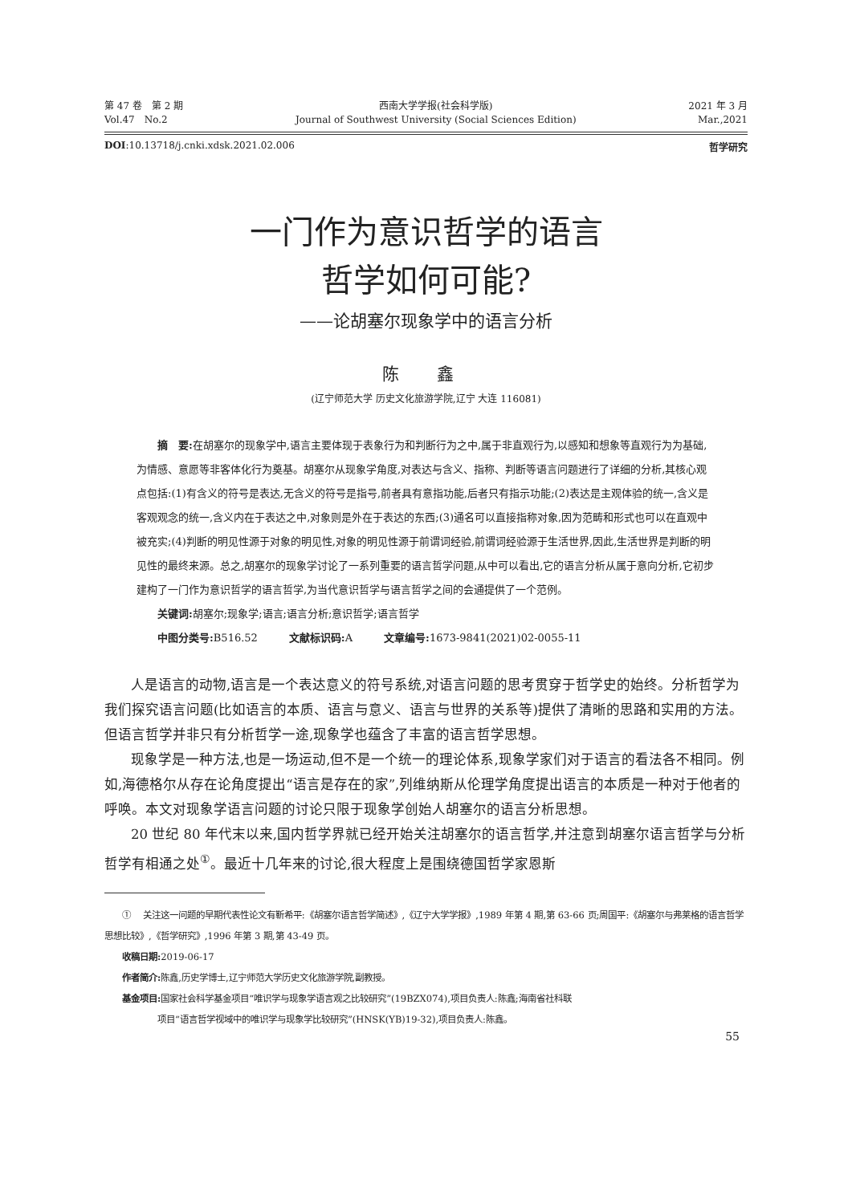第 47 卷　第 2 期
Vol.47　No.2
西南大学学报(社会科学版)
Journal of Southwest University (Social Sciences Edition)
2021 年 3 月
Mar.,2021
DOI:10.13718/j.cnki.xdsk.2021.02.006
哲学研究
一门作为意识哲学的语言
哲学如何可能?
——论胡塞尔现象学中的语言分析
陈 鑫
(辽宁师范大学 历史文化旅游学院,辽宁 大连 116081)
摘　要: 在胡塞尔的现象学中,语言主要体现于表象行为和判断行为之中,属于非直观行为,以感知和想象等直观行为为基础,为情感、意愿等非客体化行为奠基。胡塞尔从现象学角度,对表达与含义、指称、判断等语言问题进行了详细的分析,其核心观点包括:(1)有含义的符号是表达,无含义的符号是指号,前者具有意指功能,后者只有指示功能;(2)表达是主观体验的统一,含义是客观观念的统一,含义内在于表达之中,对象则是外在于表达的东西;(3)通名可以直接指称对象,因为范畴和形式也可以在直观中被充实;(4)判断的明见性源于对象的明见性,对象的明见性源于前谓词经验,前谓词经验源于生活世界,因此,生活世界是判断的明见性的最终来源。总之,胡塞尔的现象学讨论了一系列重要的语言哲学问题,从中可以看出,它的语言分析从属于意向分析,它初步建构了一门作为意识哲学的语言哲学,为当代意识哲学与语言哲学之间的会通提供了一个范例。
关键词: 胡塞尔;现象学;语言;语言分析;意识哲学;语言哲学
中图分类号: B516.52　　　文献标识码: A　　　文章编号: 1673-9841(2021)02-0055-11
人是语言的动物,语言是一个表达意义的符号系统,对语言问题的思考贯穿于哲学史的始终。分析哲学为我们探究语言问题(比如语言的本质、语言与意义、语言与世界的关系等)提供了清晰的思路和实用的方法。但语言哲学并非只有分析哲学一途,现象学也蕴含了丰富的语言哲学思想。
现象学是一种方法,也是一场运动,但不是一个统一的理论体系,现象学家们对于语言的看法各不相同。例如,海德格尔从存在论角度提出“语言是存在的家”,列维纳斯从伦理学角度提出语言的本质是一种对于他者的呼唤。本文对现象学语言问题的讨论只限于现象学创始人胡塞尔的语言分析思想。
20 世纪 80 年代末以来,国内哲学界就已经开始关注胡塞尔的语言哲学,并注意到胡塞尔语言哲学与分析哲学有相通之处<sup>①</sup>。最近十几年来的讨论,很大程度上是围绕德国哲学家恩斯
　　① 　关注这一问题的早期代表性论文有靳希平:《胡塞尔语言哲学简述》,《辽宁大学学报》,1989 年第 4 期,第 63-66 页;周国平:《胡塞尔与弗莱格的语言哲学思想比较》,《哲学研究》,1996 年第 3 期,第 43-49 页。
　　收稿日期: 2019-06-17
　　作者简介: 陈鑫,历史学博士,辽宁师范大学历史文化旅游学院,副教授。
　　基金项目: 国家社会科学基金项目“唯识学与现象学语言观之比较研究”(19BZX074),项目负责人:陈鑫;海南省社科联
　　　　　　项目“语言哲学视域中的唯识学与现象学比较研究”(HNSK(YB)19-32),项目负责人:陈鑫。
55